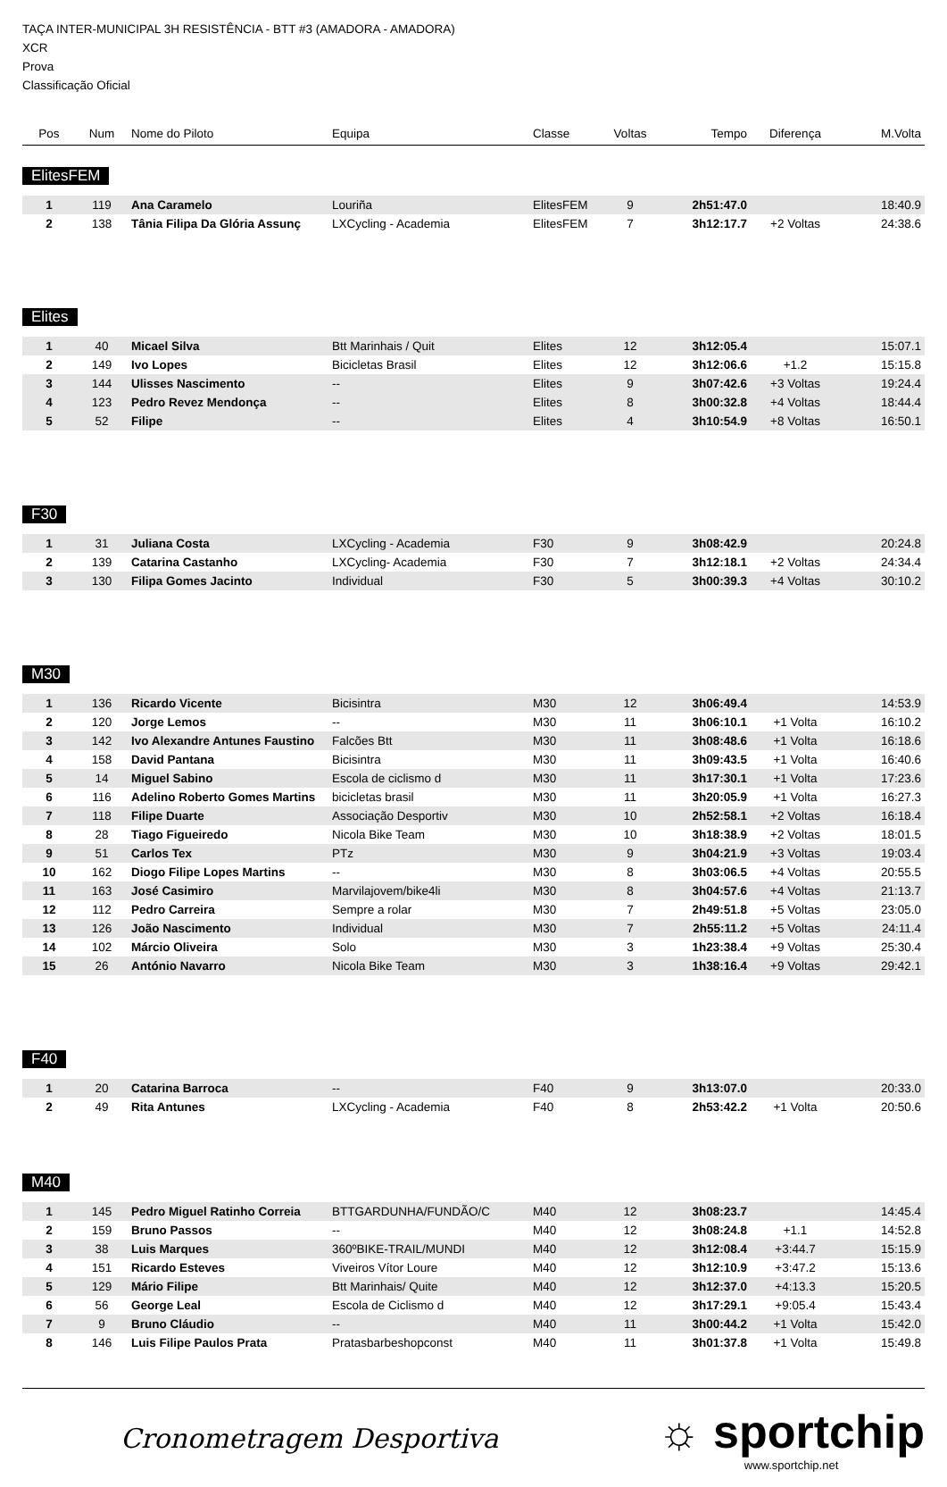TAÇA INTER-MUNICIPAL 3H RESISTÊNCIA - BTT #3 (AMADORA - AMADORA)
XCR
Prova
Classificação Oficial
| Pos | Num | Nome do Piloto | Equipa | Classe | Voltas | Tempo | Diferença | M.Volta |
| --- | --- | --- | --- | --- | --- | --- | --- | --- |
ElitesFEM
| 1 | 119 | Ana Caramelo | Louriña | ElitesFEM | 9 | 2h51:47.0 | | 18:40.9 |
| 2 | 138 | Tânia Filipa Da Glória Assunç | LXCycling - Academia | ElitesFEM | 7 | 3h12:17.7 | +2 Voltas | 24:38.6 |
Elites
| 1 | 40 | Micael Silva | Btt Marinhais / Quit | Elites | 12 | 3h12:05.4 | | 15:07.1 |
| 2 | 149 | Ivo Lopes | Bicicletas Brasil | Elites | 12 | 3h12:06.6 | +1.2 | 15:15.8 |
| 3 | 144 | Ulisses Nascimento | -- | Elites | 9 | 3h07:42.6 | +3 Voltas | 19:24.4 |
| 4 | 123 | Pedro Revez Mendonça | -- | Elites | 8 | 3h00:32.8 | +4 Voltas | 18:44.4 |
| 5 | 52 | Filipe | -- | Elites | 4 | 3h10:54.9 | +8 Voltas | 16:50.1 |
F30
| 1 | 31 | Juliana Costa | LXCycling - Academia | F30 | 9 | 3h08:42.9 | | 20:24.8 |
| 2 | 139 | Catarina Castanho | LXCycling- Academia | F30 | 7 | 3h12:18.1 | +2 Voltas | 24:34.4 |
| 3 | 130 | Filipa Gomes Jacinto | Individual | F30 | 5 | 3h00:39.3 | +4 Voltas | 30:10.2 |
M30
| 1 | 136 | Ricardo Vicente | Bicisintra | M30 | 12 | 3h06:49.4 | | 14:53.9 |
| 2 | 120 | Jorge Lemos | -- | M30 | 11 | 3h06:10.1 | +1 Volta | 16:10.2 |
| 3 | 142 | Ivo Alexandre Antunes Faustino | Falcões Btt | M30 | 11 | 3h08:48.6 | +1 Volta | 16:18.6 |
| 4 | 158 | David Pantana | Bicisintra | M30 | 11 | 3h09:43.5 | +1 Volta | 16:40.6 |
| 5 | 14 | Miguel Sabino | Escola de ciclismo d | M30 | 11 | 3h17:30.1 | +1 Volta | 17:23.6 |
| 6 | 116 | Adelino Roberto Gomes Martins | bicicletas brasil | M30 | 11 | 3h20:05.9 | +1 Volta | 16:27.3 |
| 7 | 118 | Filipe Duarte | Associação Desportiv | M30 | 10 | 2h52:58.1 | +2 Voltas | 16:18.4 |
| 8 | 28 | Tiago Figueiredo | Nicola Bike Team | M30 | 10 | 3h18:38.9 | +2 Voltas | 18:01.5 |
| 9 | 51 | Carlos Tex | PTz | M30 | 9 | 3h04:21.9 | +3 Voltas | 19:03.4 |
| 10 | 162 | Diogo Filipe Lopes Martins | -- | M30 | 8 | 3h03:06.5 | +4 Voltas | 20:55.5 |
| 11 | 163 | José Casimiro | Marvilajovem/bike4li | M30 | 8 | 3h04:57.6 | +4 Voltas | 21:13.7 |
| 12 | 112 | Pedro Carreira | Sempre a rolar | M30 | 7 | 2h49:51.8 | +5 Voltas | 23:05.0 |
| 13 | 126 | João Nascimento | Individual | M30 | 7 | 2h55:11.2 | +5 Voltas | 24:11.4 |
| 14 | 102 | Márcio Oliveira | Solo | M30 | 3 | 1h23:38.4 | +9 Voltas | 25:30.4 |
| 15 | 26 | António Navarro | Nicola Bike Team | M30 | 3 | 1h38:16.4 | +9 Voltas | 29:42.1 |
F40
| 1 | 20 | Catarina Barroca | -- | F40 | 9 | 3h13:07.0 | | 20:33.0 |
| 2 | 49 | Rita Antunes | LXCycling - Academia | F40 | 8 | 2h53:42.2 | +1 Volta | 20:50.6 |
M40
| 1 | 145 | Pedro Miguel Ratinho Correia | BTTGARDUNHA/FUNDÃO/C | M40 | 12 | 3h08:23.7 | | 14:45.4 |
| 2 | 159 | Bruno Passos | -- | M40 | 12 | 3h08:24.8 | +1.1 | 14:52.8 |
| 3 | 38 | Luis Marques | 360ºBIKE-TRAIL/MUNDI | M40 | 12 | 3h12:08.4 | +3:44.7 | 15:15.9 |
| 4 | 151 | Ricardo Esteves | Viveiros Vítor Loure | M40 | 12 | 3h12:10.9 | +3:47.2 | 15:13.6 |
| 5 | 129 | Mário Filipe | Btt Marinhais/ Quite | M40 | 12 | 3h12:37.0 | +4:13.3 | 15:20.5 |
| 6 | 56 | George Leal | Escola de Ciclismo d | M40 | 12 | 3h17:29.1 | +9:05.4 | 15:43.4 |
| 7 | 9 | Bruno Cláudio | -- | M40 | 11 | 3h00:44.2 | +1 Volta | 15:42.0 |
| 8 | 146 | Luis Filipe Paulos Prata | Pratasbarbeshopconst | M40 | 11 | 3h01:37.8 | +1 Volta | 15:49.8 |
Cronometragem Desportiva
☼ sportchip
www.sportchip.net